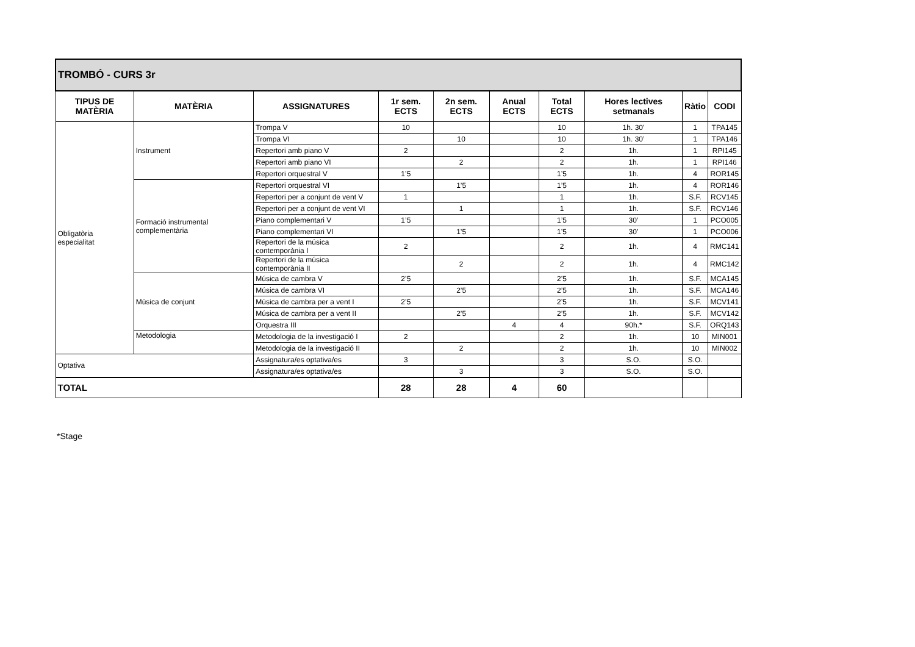| TROMBÓ - CURS 3r | | | | | | | | | |
| --- | --- | --- | --- | --- | --- | --- | --- | --- | --- |
| TIPUS DE MATÈRIA | MATÈRIA | ASSIGNATURES | 1r sem. ECTS | 2n sem. ECTS | Anual ECTS | Total ECTS | Hores lectives setmanals | Ràtio | CODI |
| Obligatòria especialitat | Instrument | Trompa V | 10 | | | 10 | 1h. 30’ | 1 | TPA145 |
| | | Trompa VI | | 10 | | 10 | 1h. 30’ | 1 | TPA146 |
| | | Repertori amb piano V | 2 | | | 2 | 1h. | 1 | RPI145 |
| | | Repertori amb piano VI | | 2 | | 2 | 1h. | 1 | RPI146 |
| | | Repertori orquestral V | 1’5 | | | 1’5 | 1h. | 4 | ROR145 |
| | Formació instrumental complementària | Repertori orquestral VI | | 1’5 | | 1’5 | 1h. | 4 | ROR146 |
| | | Repertori per a conjunt de vent V | 1 | | | 1 | 1h. | S.F. | RCV145 |
| | | Repertori per a conjunt de vent VI | | 1 | | 1 | 1h. | S.F. | RCV146 |
| | | Piano complementari V | 1’5 | | | 1’5 | 30’ | 1 | PCO005 |
| | | Piano complementari VI | | 1’5 | | 1’5 | 30’ | 1 | PCO006 |
| | | Repertori de la música contemporània I | 2 | | | 2 | 1h. | 4 | RMC141 |
| | | Repertori de la música contemporània II | | 2 | | 2 | 1h. | 4 | RMC142 |
| | Música de conjunt | Música de cambra V | 2’5 | | | 2’5 | 1h. | S.F. | MCA145 |
| | | Música de cambra VI | | 2’5 | | 2’5 | 1h. | S.F. | MCA146 |
| | | Música de cambra per a vent I | 2’5 | | | 2’5 | 1h. | S.F. | MCV141 |
| | | Música de cambra per a vent II | | 2’5 | | 2’5 | 1h. | S.F. | MCV142 |
| | | Orquestra III | | | 4 | 4 | 90h.* | S.F. | ORQ143 |
| | Metodologia | Metodologia de la investigació I | 2 | | | 2 | 1h. | 10 | MIN001 |
| | | Metodologia de la investigació II | | 2 | | 2 | 1h. | 10 | MIN002 |
| Optativa | | Assignatura/es optativa/es | 3 | | | 3 | S.O. | S.O. | |
| | | Assignatura/es optativa/es | | 3 | | 3 | S.O. | S.O. | |
| TOTAL | | | 28 | 28 | 4 | 60 | | | |
*Stage